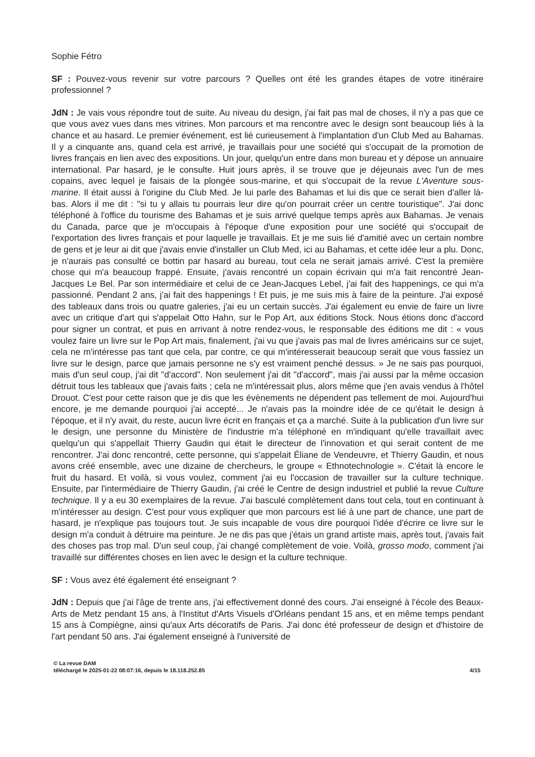Sophie Fétro
SF : Pouvez-vous revenir sur votre parcours ? Quelles ont été les grandes étapes de votre itinéraire professionnel ?
JdN : Je vais vous répondre tout de suite. Au niveau du design, j'ai fait pas mal de choses, il n'y a pas que ce que vous avez vues dans mes vitrines. Mon parcours et ma rencontre avec le design sont beaucoup liés à la chance et au hasard. Le premier événement, est lié curieusement à l'implantation d'un Club Med au Bahamas. Il y a cinquante ans, quand cela est arrivé, je travaillais pour une société qui s'occupait de la promotion de livres français en lien avec des expositions. Un jour, quelqu'un entre dans mon bureau et y dépose un annuaire international. Par hasard, je le consulte. Huit jours après, il se trouve que je déjeunais avec l'un de mes copains, avec lequel je faisais de la plongée sous-marine, et qui s'occupait de la revue L'Aventure sous-marine. Il était aussi à l'origine du Club Med. Je lui parle des Bahamas et lui dis que ce serait bien d'aller là-bas. Alors il me dit : "si tu y allais tu pourrais leur dire qu'on pourrait créer un centre touristique". J'ai donc téléphoné à l'office du tourisme des Bahamas et je suis arrivé quelque temps après aux Bahamas. Je venais du Canada, parce que je m'occupais à l'époque d'une exposition pour une société qui s'occupait de l'exportation des livres français et pour laquelle je travaillais. Et je me suis lié d'amitié avec un certain nombre de gens et je leur ai dit que j'avais envie d'installer un Club Med, ici au Bahamas, et cette idée leur a plu. Donc, je n'aurais pas consulté ce bottin par hasard au bureau, tout cela ne serait jamais arrivé. C'est la première chose qui m'a beaucoup frappé. Ensuite, j'avais rencontré un copain écrivain qui m'a fait rencontré Jean-Jacques Le Bel. Par son intermédiaire et celui de ce Jean-Jacques Lebel, j'ai fait des happenings, ce qui m'a passionné. Pendant 2 ans, j'ai fait des happenings ! Et puis, je me suis mis à faire de la peinture. J'ai exposé des tableaux dans trois ou quatre galeries, j'ai eu un certain succès. J'ai également eu envie de faire un livre avec un critique d'art qui s'appelait Otto Hahn, sur le Pop Art, aux éditions Stock. Nous étions donc d'accord pour signer un contrat, et puis en arrivant à notre rendez-vous, le responsable des éditions me dit : « vous voulez faire un livre sur le Pop Art mais, finalement, j'ai vu que j'avais pas mal de livres américains sur ce sujet, cela ne m'intéresse pas tant que cela, par contre, ce qui m'intéresserait beaucoup serait que vous fassiez un livre sur le design, parce que jamais personne ne s'y est vraiment penché dessus. » Je ne sais pas pourquoi, mais d'un seul coup, j'ai dit "d'accord". Non seulement j'ai dit "d'accord", mais j'ai aussi par la même occasion détruit tous les tableaux que j'avais faits ; cela ne m'intéressait plus, alors même que j'en avais vendus à l'hôtel Drouot. C'est pour cette raison que je dis que les évènements ne dépendent pas tellement de moi. Aujourd'hui encore, je me demande pourquoi j'ai accepté... Je n'avais pas la moindre idée de ce qu'était le design à l'époque, et il n'y avait, du reste, aucun livre écrit en français et ça a marché. Suite à la publication d'un livre sur le design, une personne du Ministère de l'industrie m'a téléphoné en m'indiquant qu'elle travaillait avec quelqu'un qui s'appellait Thierry Gaudin qui était le directeur de l'innovation et qui serait content de me rencontrer. J'ai donc rencontré, cette personne, qui s'appelait Éliane de Vendeuvre, et Thierry Gaudin, et nous avons créé ensemble, avec une dizaine de chercheurs, le groupe « Ethnotechnologie ». C'était là encore le fruit du hasard. Et voilà, si vous voulez, comment j'ai eu l'occasion de travailler sur la culture technique. Ensuite, par l'intermédiaire de Thierry Gaudin, j'ai créé le Centre de design industriel et publié la revue Culture technique. Il y a eu 30 exemplaires de la revue. J'ai basculé complètement dans tout cela, tout en continuant à m'intéresser au design. C'est pour vous expliquer que mon parcours est lié à une part de chance, une part de hasard, je n'explique pas toujours tout. Je suis incapable de vous dire pourquoi l'idée d'écrire ce livre sur le design m'a conduit à détruire ma peinture. Je ne dis pas que j'étais un grand artiste mais, après tout, j'avais fait des choses pas trop mal. D'un seul coup, j'ai changé complètement de voie. Voilà, grosso modo, comment j'ai travaillé sur différentes choses en lien avec le design et la culture technique.
SF : Vous avez été également été enseignant ?
JdN : Depuis que j'ai l'âge de trente ans, j'ai effectivement donné des cours. J'ai enseigné à l'école des Beaux-Arts de Metz pendant 15 ans, à l'Institut d'Arts Visuels d'Orléans pendant 15 ans, et en même temps pendant 15 ans à Compiègne, ainsi qu'aux Arts décoratifs de Paris. J'ai donc été professeur de design et d'histoire de l'art pendant 50 ans. J'ai également enseigné à l'université de
© La revue DAM
téléchargé le 2025-01-22 08:07:16, depuis le 18.118.252.85
4/15